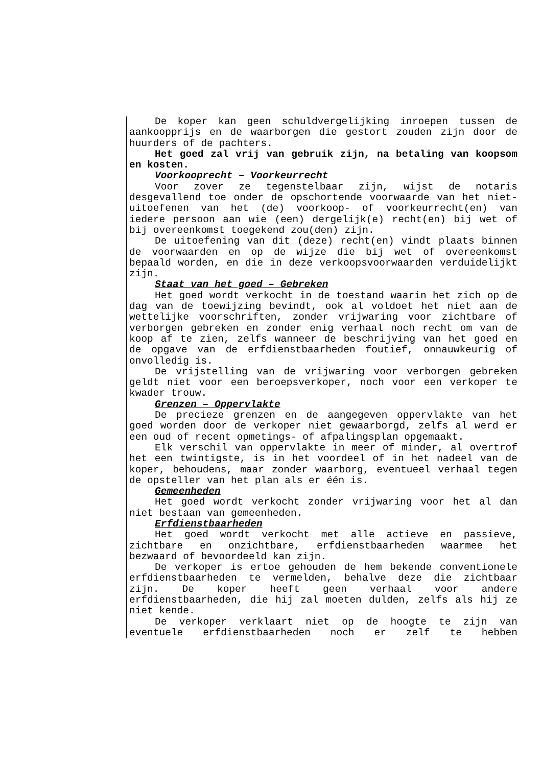De koper kan geen schuldvergelijking inroepen tussen de aankoopprijs en de waarborgen die gestort zouden zijn door de huurders of de pachters.
Het goed zal vrij van gebruik zijn, na betaling van koopsom en kosten.
Voorkooprecht – Voorkeurrecht
Voor zover ze tegenstelbaar zijn, wijst de notaris desgevallend toe onder de opschortende voorwaarde van het niet-uitoefenen van het (de) voorkoop- of voorkeurrecht(en) van iedere persoon aan wie (een) dergelijk(e) recht(en) bij wet of bij overeenkomst toegekend zou(den) zijn.
De uitoefening van dit (deze) recht(en) vindt plaats binnen de voorwaarden en op de wijze die bij wet of overeenkomst bepaald worden, en die in deze verkoopsvoorwaarden verduidelijkt zijn.
Staat van het goed – Gebreken
Het goed wordt verkocht in de toestand waarin het zich op de dag van de toewijzing bevindt, ook al voldoet het niet aan de wettelijke voorschriften, zonder vrijwaring voor zichtbare of verborgen gebreken en zonder enig verhaal noch recht om van de koop af te zien, zelfs wanneer de beschrijving van het goed en de opgave van de erfdienstbaarheden foutief, onnauwkeurig of onvolledig is.
De vrijstelling van de vrijwaring voor verborgen gebreken geldt niet voor een beroepsverkoper, noch voor een verkoper te kwader trouw.
Grenzen – Oppervlakte
De precieze grenzen en de aangegeven oppervlakte van het goed worden door de verkoper niet gewaarborgd, zelfs al werd er een oud of recent opmetings- of afpalingsplan opgemaakt.
Elk verschil van oppervlakte in meer of minder, al overtrof het een twintigste, is in het voordeel of in het nadeel van de koper, behoudens, maar zonder waarborg, eventueel verhaal tegen de opsteller van het plan als er één is.
Gemeenheden
Het goed wordt verkocht zonder vrijwaring voor het al dan niet bestaan van gemeenheden.
Erfdienstbaarheden
Het goed wordt verkocht met alle actieve en passieve, zichtbare en onzichtbare, erfdienstbaarheden waarmee het bezwaard of bevoordeeld kan zijn.
De verkoper is ertoe gehouden de hem bekende conventionele erfdienstbaarheden te vermelden, behalve deze die zichtbaar zijn. De koper heeft geen verhaal voor andere erfdienstbaarheden, die hij zal moeten dulden, zelfs als hij ze niet kende.
De verkoper verklaart niet op de hoogte te zijn van eventuele erfdienstbaarheden noch er zelf te hebben